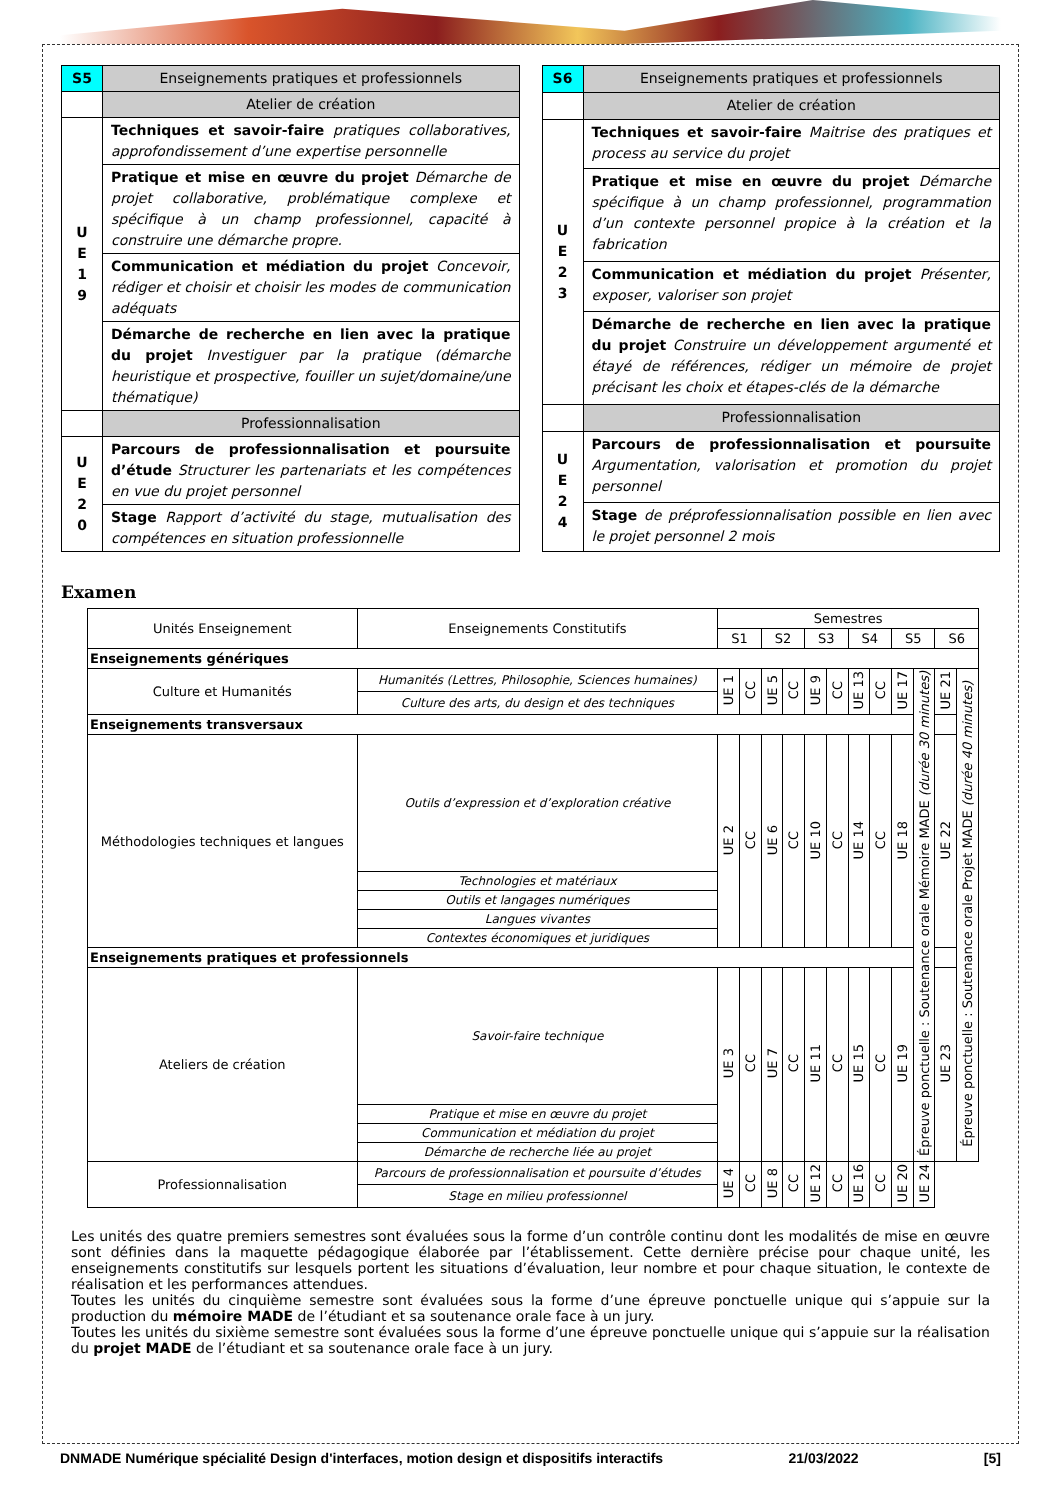| S5 | Enseignements pratiques et professionnels |
| | Atelier de création |
| U E 1 9 | Techniques et savoir-faire pratiques collaboratives, approfondissement d’une expertise personnelle |
| | Pratique et mise en œuvre du projet Démarche de projet collaborative, problématique complexe et spécifique à un champ professionnel, capacité à construire une démarche propre. |
| | Communication et médiation du projet Concevoir, rédiger et choisir et choisir les modes de communication adéquats |
| | Démarche de recherche en lien avec la pratique du projet Investiguer par la pratique (démarche heuristique et prospective, fouiller un sujet/domaine/une thématique) |
| | Professionnalisation |
| U E 2 0 | Parcours de professionnalisation et poursuite d’étude Structurer les partenariats et les compétences en vue du projet personnel |
| | Stage Rapport d’activité du stage, mutualisation des compétences en situation professionnelle |
| S6 | Enseignements pratiques et professionnels |
| | Atelier de création |
| U E 2 3 | Techniques et savoir-faire Maitrise des pratiques et process au service du projet |
| | Pratique et mise en œuvre du projet Démarche spécifique à un champ professionnel, programmation d’un contexte personnel propice à la création et la fabrication |
| | Communication et médiation du projet Présenter, exposer, valoriser son projet |
| | Démarche de recherche en lien avec la pratique du projet Construire un développement argumenté et étayé de références, rédiger un mémoire de projet précisant les choix et étapes-clés de la démarche |
| | Professionnalisation |
| U E 2 4 | Parcours de professionnalisation et poursuite Argumentation, valorisation et promotion du projet personnel |
| | Stage de préprofessionnalisation possible en lien avec le projet personnel 2 mois |
Examen
| Unités Enseignement | Enseignements Constitutifs | Semestres | | | | | | | | | | | |
| --- | --- | --- | --- | --- | --- | --- | --- | --- | --- | --- | --- | --- | --- |
| | | S1 | | S2 | | S3 | | S4 | | S5 | | S6 | |
| Enseignements génériques | | | | | | | | | | | | | |
| Culture et Humanités | Humanités (Lettres, Philosophie, Sciences humaines) | UE 1 | CC | UE 5 | CC | UE 9 | CC | UE 13 | CC | UE 17 | Épreuve ponctuelle : Soutenance orale Mémoire MADE (durée 30 minutes) | UE 21 | Épreuve ponctuelle : Soutenance orale Projet MADE (durée 40 minutes) |
| | Culture des arts, du design et des techniques | | | | | | | | | | | | |
| Enseignements transversaux | | | | | | | | | | | | | |
| Méthodologies techniques et langues | Outils d’expression et d’exploration créative | UE 2 | CC | UE 6 | CC | UE 10 | CC | UE 14 | CC | UE 18 | | UE 22 | |
| | Technologies et matériaux | | | | | | | | | | | | |
| | Outils et langages numériques | | | | | | | | | | | | |
| | Langues vivantes | | | | | | | | | | | | |
| | Contextes économiques et juridiques | | | | | | | | | | | | |
| Enseignements pratiques et professionnels | | | | | | | | | | | | | |
| Ateliers de création | Savoir-faire technique | UE 3 | CC | UE 7 | CC | UE 11 | CC | UE 15 | CC | UE 19 | | UE 23 | |
| | Pratique et mise en œuvre du projet | | | | | | | | | | | | |
| | Communication et médiation du projet | | | | | | | | | | | | |
| | Démarche de recherche liée au projet | | | | | | | | | | | | |
| Professionnalisation | Parcours de professionnalisation et poursuite d’études | UE 4 | CC | UE 8 | CC | UE 12 | CC | UE 16 | CC | UE 20 | UE 24 | | |
| | Stage en milieu professionnel | | | | | | | | | | | | |
Les unités des quatre premiers semestres sont évaluées sous la forme d’un contrôle continu dont les modalités de mise en œuvre sont définies dans la maquette pédagogique élaborée par l’établissement. Cette dernière précise pour chaque unité, les enseignements constitutifs sur lesquels portent les situations d’évaluation, leur nombre et pour chaque situation, le contexte de réalisation et les performances attendues.
Toutes les unités du cinquième semestre sont évaluées sous la forme d’une épreuve ponctuelle unique qui s’appuie sur la production du mémoire MADE de l’étudiant et sa soutenance orale face à un jury.
Toutes les unités du sixième semestre sont évaluées sous la forme d’une épreuve ponctuelle unique qui s’appuie sur la réalisation du projet MADE de l’étudiant et sa soutenance orale face à un jury.
DNMADE Numérique spécialité Design d'interfaces, motion design et dispositifs interactifs 21/03/2022 [5]